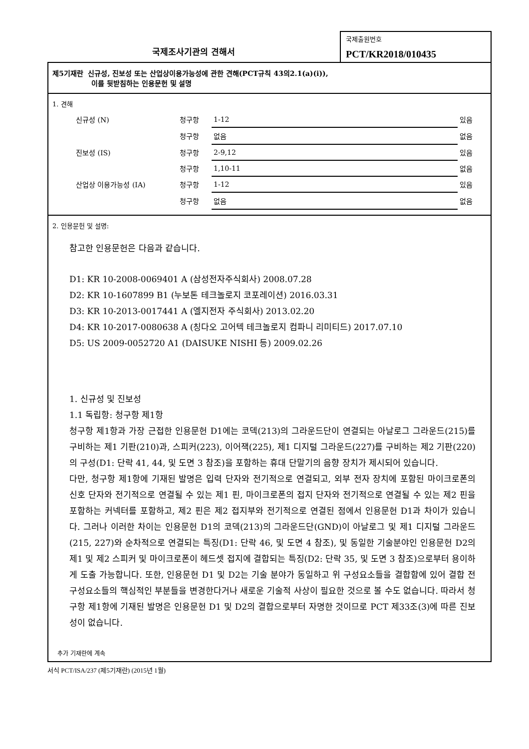국제조사기관의 견해서
국제출원번호
PCT/KR2018/010435
제5기재란 신규성, 진보성 또는 산업상이용가능성에 관한 견해(PCT규칙 43의2.1(a)(i)),
이를 뒷받침하는 인용문헌 및 설명
1. 견해
| | 신규성 (N) | 청구항 | 1-12 | 있음 |
| | | 청구항 | 없음 | 없음 |
| | 진보성 (IS) | 청구항 | 2-9,12 | 있음 |
| | | 청구항 | 1,10-11 | 없음 |
| | 산업상 이용가능성 (IA) | 청구항 | 1-12 | 있음 |
| | | 청구항 | 없음 | 없음 |
2. 인용문헌 및 설명:
참고한 인용문헌은 다음과 같습니다.
D1: KR 10-2008-0069401 A (삼성전자주식회사) 2008.07.28
D2: KR 10-1607899 B1 (누보톤 테크놀로지 코포레이션) 2016.03.31
D3: KR 10-2013-0017441 A (엘지전자 주식회사) 2013.02.20
D4: KR 10-2017-0080638 A (칭다오 고어텍 테크놀로지 컴파니 리미티드) 2017.07.10
D5: US 2009-0052720 A1 (DAISUKE NISHI 등) 2009.02.26
1. 신규성 및 진보성
1.1 독립항: 청구항 제1항
청구항 제1항과 가장 근접한 인용문헌 D1에는 코덱(213)의 그라운드단이 연결되는 아날로그 그라운드(215)를 구비하는 제1 기판(210)과, 스피커(223), 이어잭(225), 제1 디지털 그라운드(227)를 구비하는 제2 기판(220)의 구성(D1: 단락 41, 44, 및 도면 3 참조)을 포함하는 휴대 단말기의 음향 장치가 제시되어 있습니다.
다만, 청구항 제1항에 기재된 발명은 입력 단자와 전기적으로 연결되고, 외부 전자 장치에 포함된 마이크로폰의 신호 단자와 전기적으로 연결될 수 있는 제1 핀, 마이크로폰의 접지 단자와 전기적으로 연결될 수 있는 제2 핀을 포함하는 커넥터를 포함하고, 제2 핀은 제2 접지부와 전기적으로 연결된 점에서 인용문헌 D1과 차이가 있습니다. 그러나 이러한 차이는 인용문헌 D1의 코덱(213)의 그라운드단(GND)이 아날로그 및 제1 디지털 그라운드(215, 227)와 순차적으로 연결되는 특징(D1: 단락 46, 및 도면 4 참조), 및 동일한 기술분야인 인용문헌 D2의 제1 및 제2 스피커 및 마이크로폰이 헤드셋 접지에 결합되는 특징(D2: 단락 35, 및 도면 3 참조)으로부터 용이하게 도출 가능합니다. 또한, 인용문헌 D1 및 D2는 기술 분야가 동일하고 위 구성요소들을 결합함에 있어 결합 전 구성요소들의 핵심적인 부분들을 변경한다거나 새로운 기술적 사상이 필요한 것으로 볼 수도 없습니다. 따라서 청구항 제1항에 기재된 발명은 인용문헌 D1 및 D2의 결합으로부터 자명한 것이므로 PCT 제33조(3)에 따른 진보성이 없습니다.
추가 기재란에 계속
서식 PCT/ISA/237 (제5기재란) (2015년 1월)